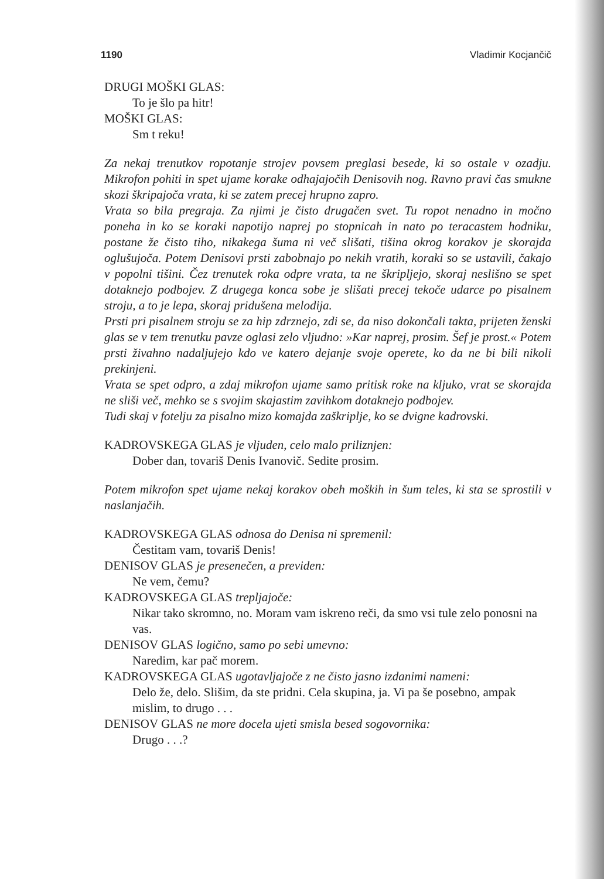1190 Vladimir Kocjančič
DRUGI MOŠKI GLAS:
To je šlo pa hitr!
MOŠKI GLAS:
Sm t reku!
Za nekaj trenutkov ropotanje strojev povsem preglasi besede, ki so ostale v ozadju. Mikrofon pohiti in spet ujame korake odhajajočih Denisovih nog. Ravno pravi čas smukne skozi škripajoča vrata, ki se zatem precej hrupno zapro.
Vrata so bila pregraja. Za njimi je čisto drugačen svet. Tu ropot nenadno in močno poneha in ko se koraki napotijo naprej po stopnicah in nato po teracastem hodniku, postane že čisto tiho, nikakega šuma ni več slišati, tišina okrog korakov je skorajda oglušujoča. Potem Denisovi prsti zabobnajo po nekih vratih, koraki so se ustavili, čakajo v popolni tišini. Čez trenutek roka odpre vrata, ta ne škripljejo, skoraj neslišno se spet dotaknejo podbojev. Z drugega konca sobe je slišati precej tekoče udarce po pisalnem stroju, a to je lepa, skoraj pridušena melodija.
Prsti pri pisalnem stroju se za hip zdrznejo, zdi se, da niso dokončali takta, prijeten ženski glas se v tem trenutku pavze oglasi zelo vljudno: »Kar naprej, prosim. Šef je prost.« Potem prsti živahno nadaljujejo kdo ve katero dejanje svoje operete, ko da ne bi bili nikoli prekinjeni.
Vrata se spet odpro, a zdaj mikrofon ujame samo pritisk roke na kljuko, vrat se skorajda ne sliši več, mehko se s svojim skajastim zavihkom dotaknejo podbojev.
Tudi skaj v fotelju za pisalno mizo komajda zaškriplje, ko se dvigne kadrovski.
KADROVSKEGA GLAS je vljuden, celo malo priliznjen:
Dober dan, tovariš Denis Ivanovič. Sedite prosim.
Potem mikrofon spet ujame nekaj korakov obeh moških in šum teles, ki sta se sprostili v naslanjačih.
KADROVSKEGA GLAS odnosa do Denisa ni spremenil:
Čestitam vam, tovariš Denis!
DENISOV GLAS je presenečen, a previden:
Ne vem, čemu?
KADROVSKEGA GLAS trepljajoče:
Nikar tako skromno, no. Moram vam iskreno reči, da smo vsi tule zelo ponosni na vas.
DENISOV GLAS logično, samo po sebi umevno:
Naredim, kar pač morem.
KADROVSKEGA GLAS ugotavljajoče z ne čisto jasno izdanimi nameni:
Delo že, delo. Slišim, da ste pridni. Cela skupina, ja. Vi pa še posebno, ampak mislim, to drugo . . .
DENISOV GLAS ne more docela ujeti smisla besed sogovornika:
Drugo . . .?